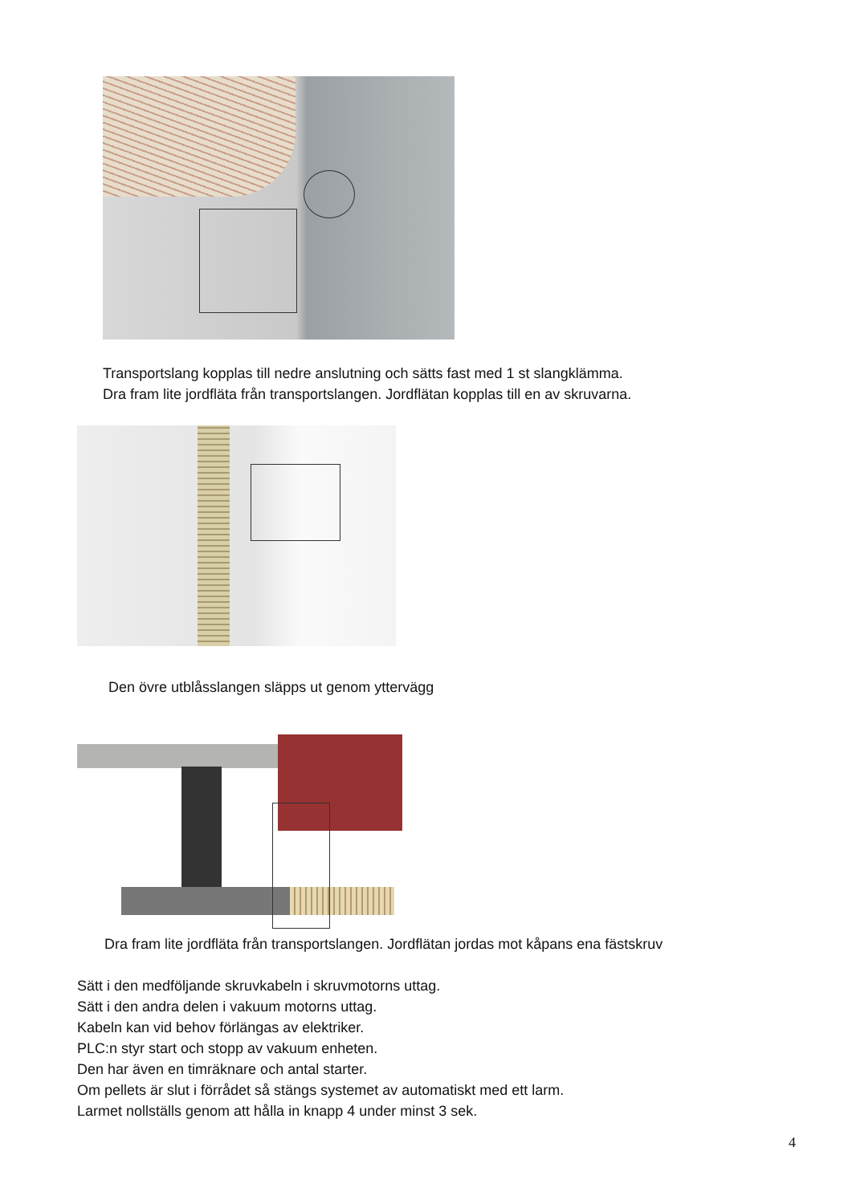Transportslang kopplas till nedre anslutning och sätts fast med 1 st slangklämma.
Dra fram lite jordfläta från transportslangen. Jordflätan kopplas till en av skruvarna.
Den övre utblåsslangen släpps ut genom yttervägg
Dra fram lite jordfläta från transportslangen. Jordflätan jordas mot kåpans ena fästskruv
Sätt i den medföljande skruvkabeln i skruvmotorns uttag.
Sätt i den andra delen i vakuum motorns uttag.
Kabeln kan vid behov förlängas av elektriker.
PLC:n styr start och stopp av vakuum enheten.
Den har även en timräknare och antal starter.
Om pellets är slut i förrådet så stängs systemet av automatiskt med ett larm.
Larmet nollställs genom att hålla in knapp 4 under minst 3 sek.
4